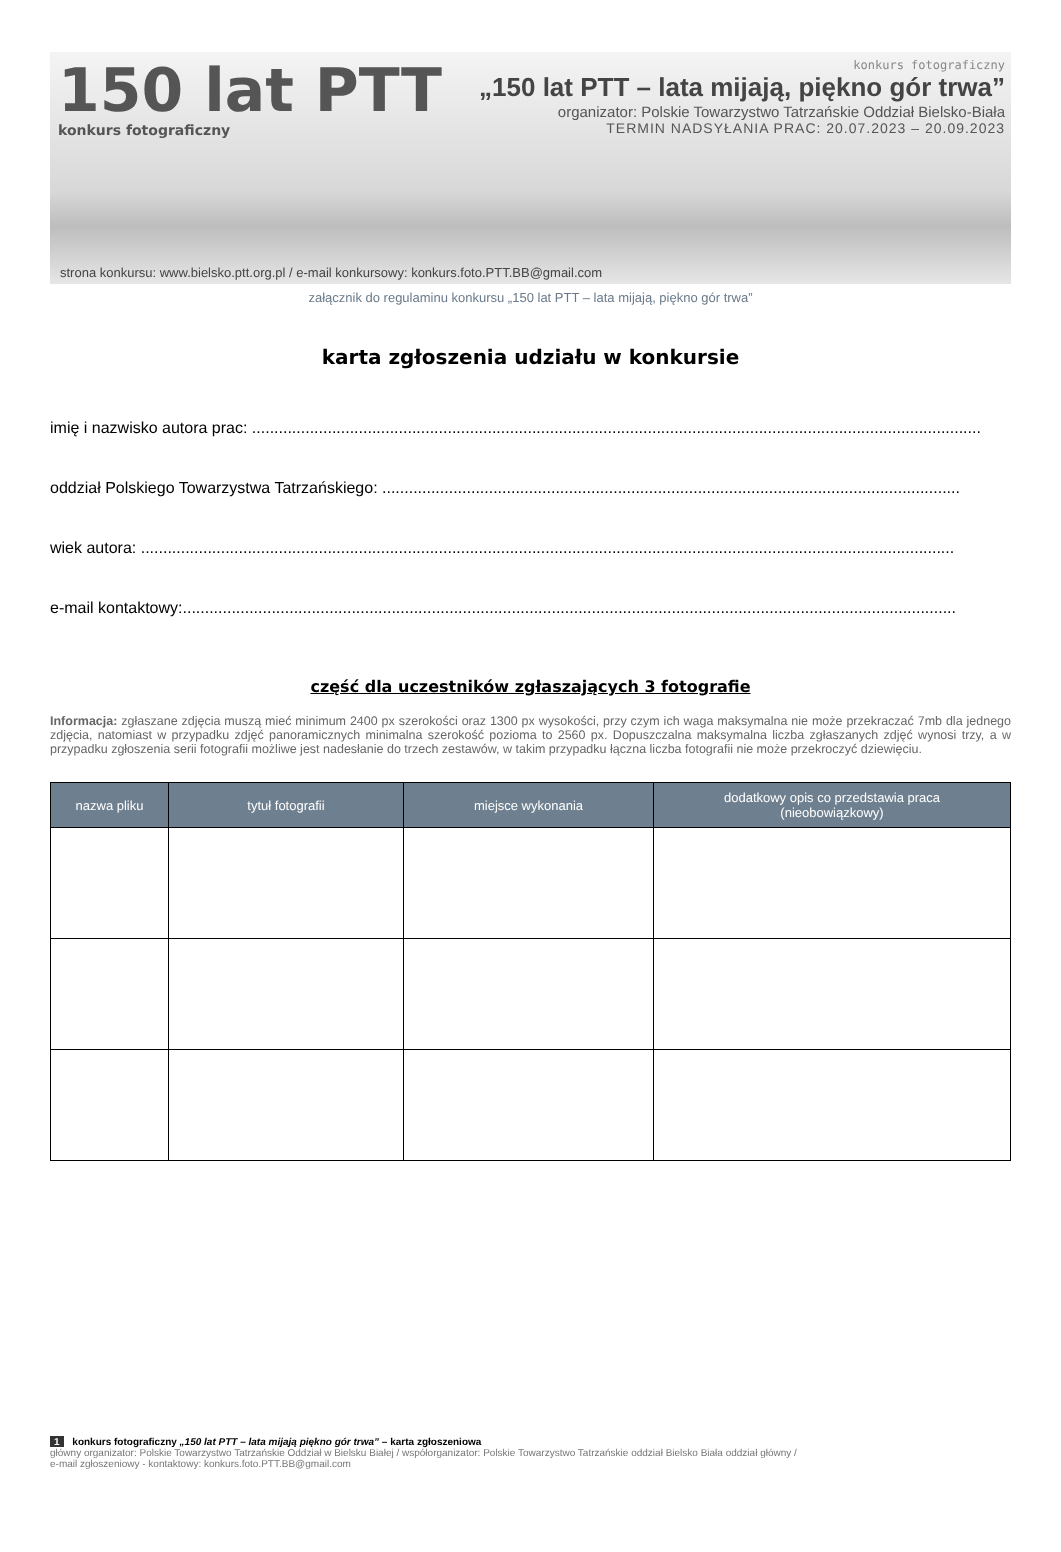150 lat PTT
konkurs fotograficzny
konkurs fotograficzny
„150 lat PTT – lata mijają, piękno gór trwa”
organizator: Polskie Towarzystwo Tatrzańskie Oddział Bielsko-Biała
TERMIN NADSYŁANIA PRAC: 20.07.2023 – 20.09.2023
strona konkursu: www.bielsko.ptt.org.pl / e-mail konkursowy: konkurs.foto.PTT.BB@gmail.com
załącznik do regulaminu konkursu „150 lat PTT – lata mijają, piękno gór trwa”
karta zgłoszenia udziału w konkursie
imię i nazwisko autora prac: ....................................................................................................................................................................
oddział Polskiego Towarzystwa Tatrzańskiego: ..................................................................................................................................
wiek autora: .......................................................................................................................................................................................
e-mail kontaktowy:..............................................................................................................................................................................
część dla uczestników zgłaszających 3 fotografie
Informacja: zgłaszane zdjęcia muszą mieć minimum 2400 px szerokości oraz 1300 px wysokości, przy czym ich waga maksymalna nie może przekraczać 7mb dla jednego zdjęcia, natomiast w przypadku zdjęć panoramicznych minimalna szerokość pozioma to 2560 px. Dopuszczalna maksymalna liczba zgłaszanych zdjęć wynosi trzy, a w przypadku zgłoszenia serii fotografii możliwe jest nadesłanie do trzech zestawów, w takim przypadku łączna liczba fotografii nie może przekroczyć dziewięciu.
| nazwa pliku | tytuł fotografii | miejsce wykonania | dodatkowy opis co przedstawia praca (nieobowiązkowy) |
| --- | --- | --- | --- |
1 konkurs fotograficzny „150 lat PTT – lata mijają piękno gór trwa” – karta zgłoszeniowa
główny organizator: Polskie Towarzystwo Tatrzańskie Oddział w Bielsku Białej / współorganizator: Polskie Towarzystwo Tatrzańskie oddział Bielsko Biała oddział główny /
e-mail zgłoszeniowy - kontaktowy: konkurs.foto.PTT.BB@gmail.com